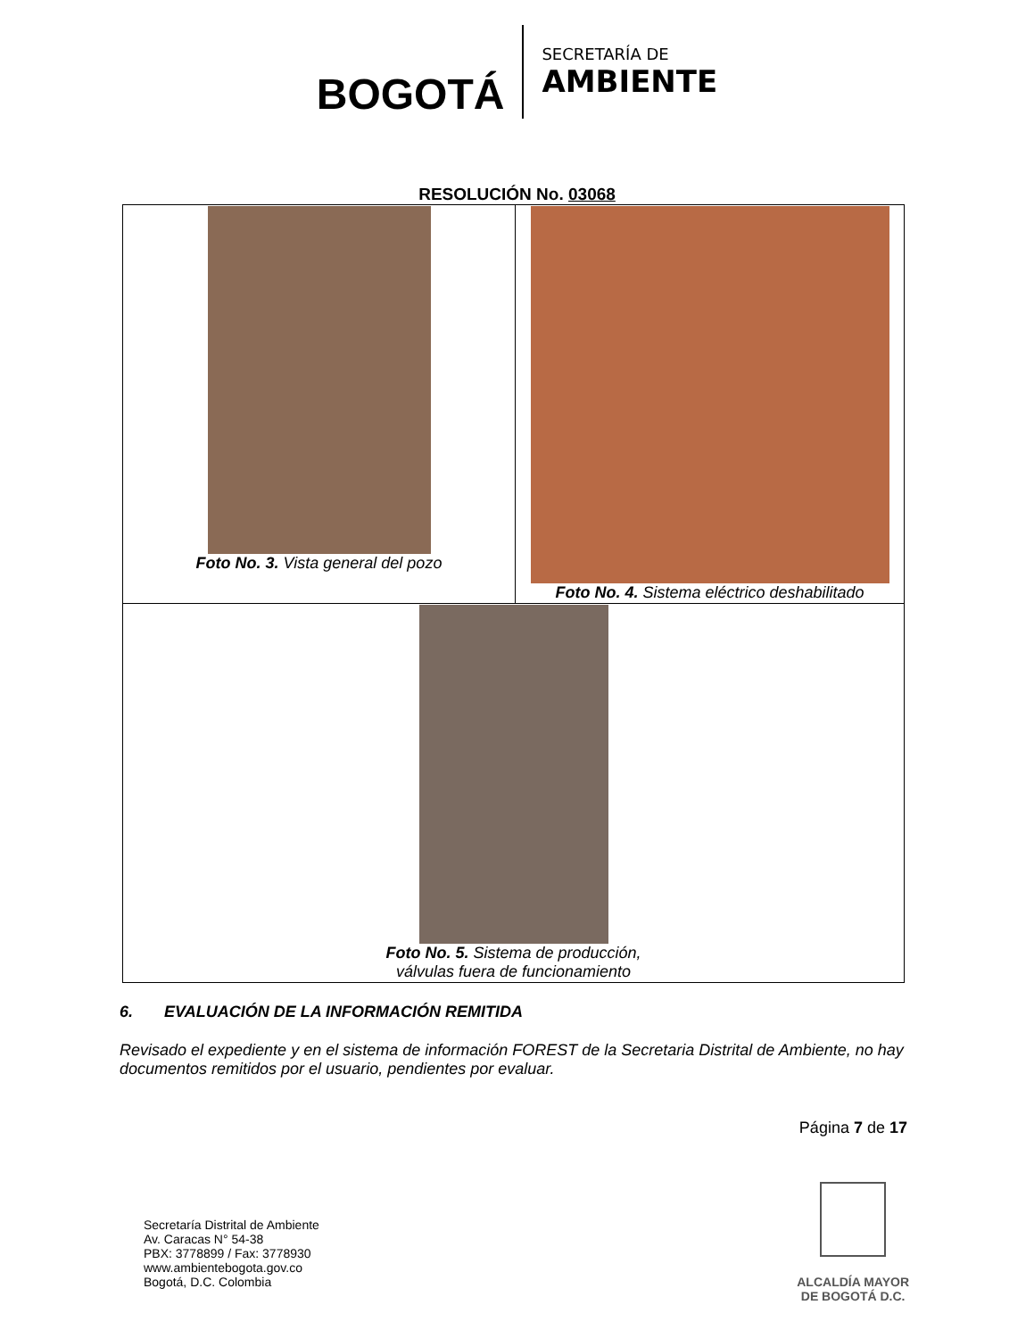BOGOTÁ
SECRETARÍA DE
AMBIENTE
RESOLUCIÓN No. 03068
| Foto No. 3. Vista general del pozo | Foto No. 4. Sistema eléctrico deshabilitado |
| Foto No. 5. Sistema de producción, válvulas fuera de funcionamiento | |
6. EVALUACIÓN DE LA INFORMACIÓN REMITIDA
Revisado el expediente y en el sistema de información FOREST de la Secretaria Distrital de Ambiente, no hay documentos remitidos por el usuario, pendientes por evaluar.
Página 7 de 17
Secretaría Distrital de Ambiente
Av. Caracas N° 54-38
PBX: 3778899 / Fax: 3778930
www.ambientebogota.gov.co
Bogotá, D.C. Colombia
ALCALDÍA MAYOR
DE BOGOTÁ D.C.